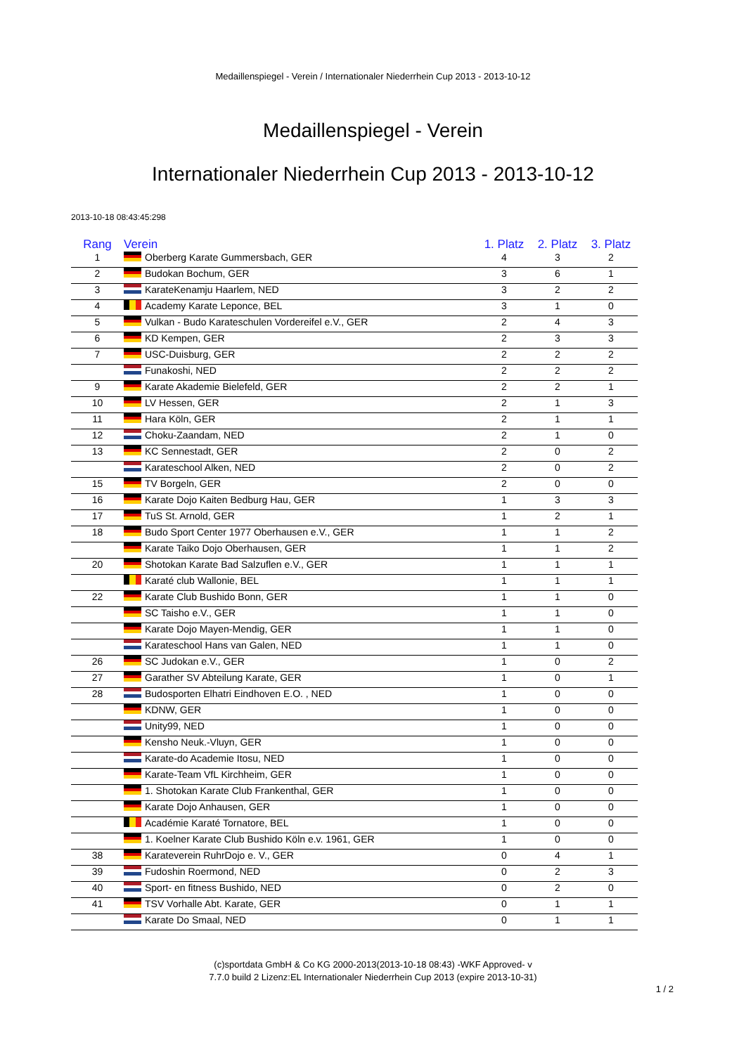Medaillenspiegel - Verein / Internationaler Niederrhein Cup 2013 - 2013-10-12
Medaillenspiegel - Verein
Internationaler Niederrhein Cup 2013 - 2013-10-12
2013-10-18 08:43:45:298
| Rang | Verein | 1. Platz | 2. Platz | 3. Platz |
| --- | --- | --- | --- | --- |
| 1 | Oberberg Karate Gummersbach, GER | 4 | 3 | 2 |
| 2 | Budokan Bochum, GER | 3 | 6 | 1 |
| 3 | KarateKenamju Haarlem, NED | 3 | 2 | 2 |
| 4 | Academy Karate Leponce, BEL | 3 | 1 | 0 |
| 5 | Vulkan - Budo Karateschulen Vordereifel e.V., GER | 2 | 4 | 3 |
| 6 | KD Kempen, GER | 2 | 3 | 3 |
| 7 | USC-Duisburg, GER | 2 | 2 | 2 |
| | Funakoshi, NED | 2 | 2 | 2 |
| 9 | Karate Akademie Bielefeld, GER | 2 | 2 | 1 |
| 10 | LV Hessen, GER | 2 | 1 | 3 |
| 11 | Hara Köln, GER | 2 | 1 | 1 |
| 12 | Choku-Zaandam, NED | 2 | 1 | 0 |
| 13 | KC Sennestadt, GER | 2 | 0 | 2 |
| | Karateschool Alken, NED | 2 | 0 | 2 |
| 15 | TV Borgeln, GER | 2 | 0 | 0 |
| 16 | Karate Dojo Kaiten Bedburg Hau, GER | 1 | 3 | 3 |
| 17 | TuS St. Arnold, GER | 1 | 2 | 1 |
| 18 | Budo Sport Center 1977 Oberhausen e.V., GER | 1 | 1 | 2 |
| | Karate Taiko Dojo Oberhausen, GER | 1 | 1 | 2 |
| 20 | Shotokan Karate Bad Salzuflen e.V., GER | 1 | 1 | 1 |
| | Karaté club Wallonie, BEL | 1 | 1 | 1 |
| 22 | Karate Club Bushido Bonn, GER | 1 | 1 | 0 |
| | SC Taisho e.V., GER | 1 | 1 | 0 |
| | Karate Dojo Mayen-Mendig, GER | 1 | 1 | 0 |
| | Karateschool Hans van Galen, NED | 1 | 1 | 0 |
| 26 | SC Judokan e.V., GER | 1 | 0 | 2 |
| 27 | Garather SV Abteilung Karate, GER | 1 | 0 | 1 |
| 28 | Budosporten Elhatri Eindhoven E.O. , NED | 1 | 0 | 0 |
| | KDNW, GER | 1 | 0 | 0 |
| | Unity99, NED | 1 | 0 | 0 |
| | Kensho Neuk.-Vluyn, GER | 1 | 0 | 0 |
| | Karate-do Academie Itosu, NED | 1 | 0 | 0 |
| | Karate-Team VfL Kirchheim, GER | 1 | 0 | 0 |
| | 1. Shotokan Karate Club Frankenthal, GER | 1 | 0 | 0 |
| | Karate Dojo Anhausen, GER | 1 | 0 | 0 |
| | Académie Karaté Tornatore, BEL | 1 | 0 | 0 |
| | 1. Koelner Karate Club Bushido Köln e.v. 1961, GER | 1 | 0 | 0 |
| 38 | Karateverein RuhrDojo e. V., GER | 0 | 4 | 1 |
| 39 | Fudoshin Roermond, NED | 0 | 2 | 3 |
| 40 | Sport- en fitness Bushido, NED | 0 | 2 | 0 |
| 41 | TSV Vorhalle Abt. Karate, GER | 0 | 1 | 1 |
| | Karate Do Smaal, NED | 0 | 1 | 1 |
(c)sportdata GmbH & Co KG 2000-2013(2013-10-18 08:43) -WKF Approved- v
7.7.0 build 2 Lizenz:EL Internationaler Niederrhein Cup 2013 (expire 2013-10-31)
1 / 2